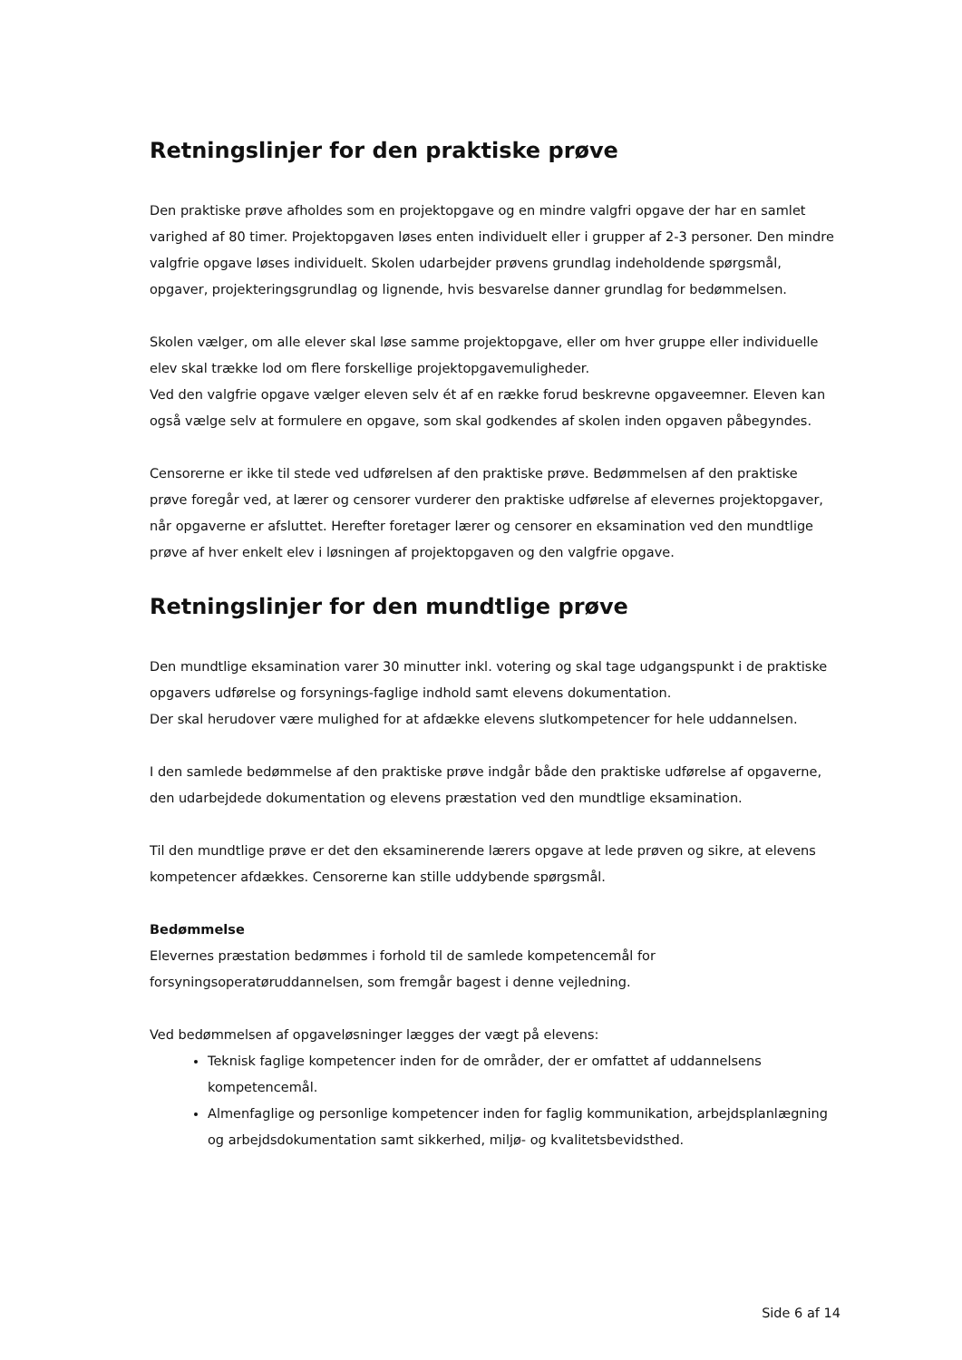Retningslinjer for den praktiske prøve
Den praktiske prøve afholdes som en projektopgave og en mindre valgfri opgave der har en samlet varighed af 80 timer. Projektopgaven løses enten individuelt eller i grupper af 2-3 personer. Den mindre valgfrie opgave løses individuelt. Skolen udarbejder prøvens grundlag indeholdende spørgsmål, opgaver, projekteringsgrundlag og lignende, hvis besvarelse danner grundlag for bedømmelsen.
Skolen vælger, om alle elever skal løse samme projektopgave, eller om hver gruppe eller individuelle elev skal trække lod om flere forskellige projektopgavemuligheder.
Ved den valgfrie opgave vælger eleven selv ét af en række forud beskrevne opgaveemner. Eleven kan også vælge selv at formulere en opgave, som skal godkendes af skolen inden opgaven påbegyndes.
Censorerne er ikke til stede ved udførelsen af den praktiske prøve. Bedømmelsen af den praktiske prøve foregår ved, at lærer og censorer vurderer den praktiske udførelse af elevernes projektopgaver, når opgaverne er afsluttet. Herefter foretager lærer og censorer en eksamination ved den mundtlige prøve af hver enkelt elev i løsningen af projektopgaven og den valgfrie opgave.
Retningslinjer for den mundtlige prøve
Den mundtlige eksamination varer 30 minutter inkl. votering og skal tage udgangspunkt i de praktiske opgavers udførelse og forsynings-faglige indhold samt elevens dokumentation.
Der skal herudover være mulighed for at afdække elevens slutkompetencer for hele uddannelsen.
I den samlede bedømmelse af den praktiske prøve indgår både den praktiske udførelse af opgaverne, den udarbejdede dokumentation og elevens præstation ved den mundtlige eksamination.
Til den mundtlige prøve er det den eksaminerende lærers opgave at lede prøven og sikre, at elevens kompetencer afdækkes. Censorerne kan stille uddybende spørgsmål.
Bedømmelse
Elevernes præstation bedømmes i forhold til de samlede kompetencemål for forsyningsoperatøruddannelsen, som fremgår bagest i denne vejledning.
Ved bedømmelsen af opgaveløsninger lægges der vægt på elevens:
Teknisk faglige kompetencer inden for de områder, der er omfattet af uddannelsens kompetencemål.
Almenfaglige og personlige kompetencer inden for faglig kommunikation, arbejdsplanlægning og arbejdsdokumentation samt sikkerhed, miljø- og kvalitetsbevidsthed.
Side 6 af 14